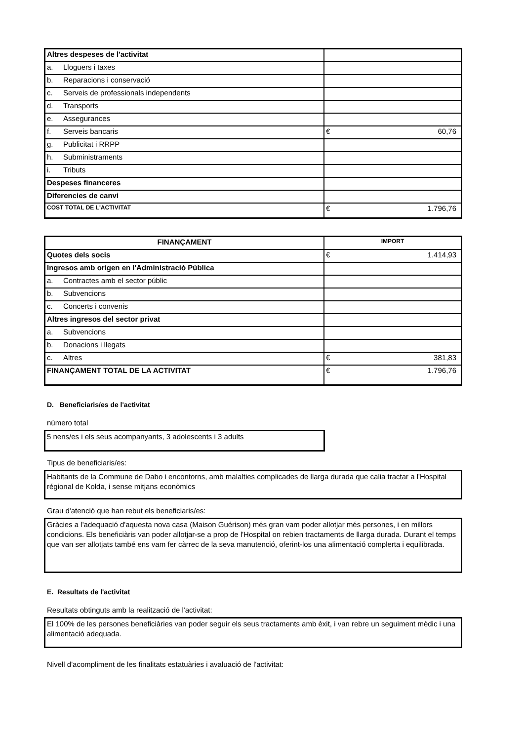| Altres despeses de l'activitat | |
| a. Lloguers i taxes | |
| b. Reparacions i conservació | |
| c. Serveis de professionals independents | |
| d. Transports | |
| e. Assegurances | |
| f. Serveis bancaris | € 60,76 |
| g. Publicitat i RRPP | |
| h. Subministraments | |
| i. Tributs | |
| Despeses financeres | |
| Diferencies de canvi | |
| COST TOTAL DE L'ACTIVITAT | € 1.796,76 |
| FINANÇAMENT | IMPORT |
| --- | --- |
| Quotes dels socis | € 1.414,93 |
| Ingresos amb origen en l'Administració Pública | |
| a. Contractes amb el sector públic | |
| b. Subvencions | |
| c. Concerts i convenis | |
| Altres ingresos del sector privat | |
| a. Subvencions | |
| b. Donacions i llegats | |
| c. Altres | € 381,83 |
| FINANÇAMENT TOTAL DE LA ACTIVITAT | € 1.796,76 |
D. Beneficiaris/es de l'activitat
número total
5 nens/es i els seus acompanyants, 3 adolescents i 3 adults
Tipus de beneficiaris/es:
Habitants de la Commune de Dabo i encontorns, amb malalties complicades de llarga durada que calia tractar a l'Hospital régional de Kolda, i sense mitjans econòmics
Grau d'atenció que han rebut els beneficiaris/es:
Gràcies a l'adequació d'aquesta nova casa (Maison Guérison) més gran vam poder allotjar més persones, i en millors condicions. Els beneficiàris van poder allotjar-se a prop de l'Hospital on rebien tractaments de llarga durada. Durant el temps que van ser allotjats també ens vam fer càrrec de la seva manutenció, oferint-los una alimentació complerta i equilibrada.
E. Resultats de l'activitat
Resultats obtinguts amb la realització de l'activitat:
El 100% de les persones beneficiàries van poder seguir els seus tractaments amb èxit, i van rebre un seguiment mèdic i una alimentació adequada.
Nivell d'acompliment de les finalitats estatuàries i avaluació de l'activitat: